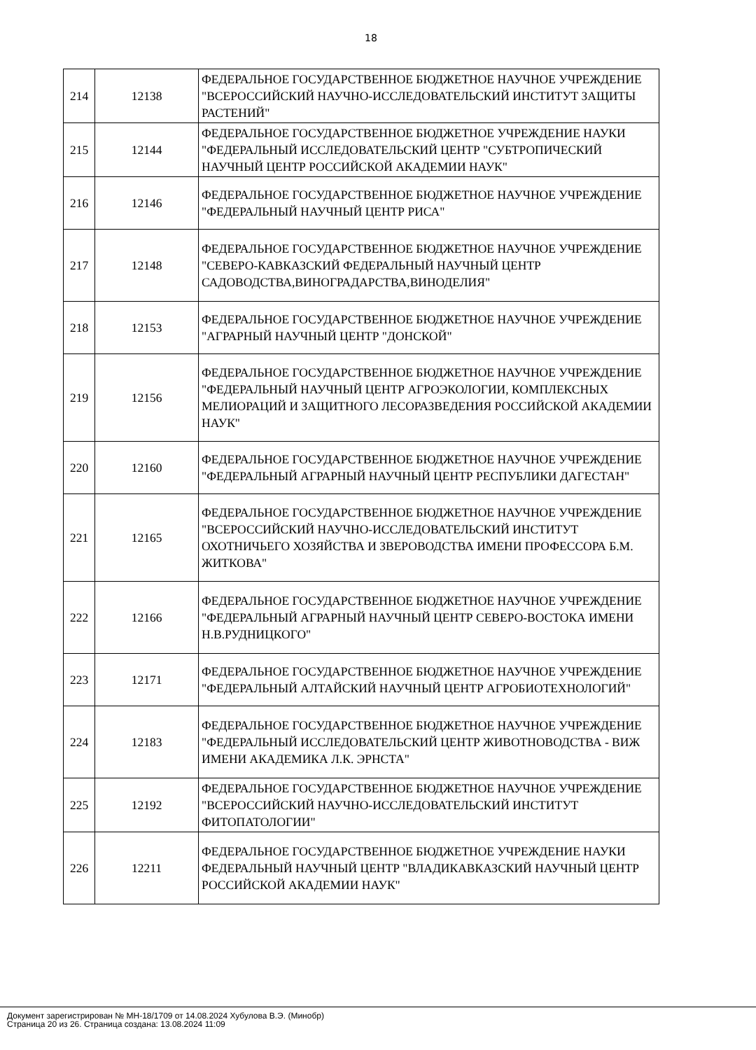18
| 214 | 12138 | ФЕДЕРАЛЬНОЕ ГОСУДАРСТВЕННОЕ БЮДЖЕТНОЕ НАУЧНОЕ УЧРЕЖДЕНИЕ "ВСЕРОССИЙСКИЙ НАУЧНО-ИССЛЕДОВАТЕЛЬСКИЙ ИНСТИТУТ ЗАЩИТЫ РАСТЕНИЙ" |
| 215 | 12144 | ФЕДЕРАЛЬНОЕ ГОСУДАРСТВЕННОЕ БЮДЖЕТНОЕ УЧРЕЖДЕНИЕ НАУКИ "ФЕДЕРАЛЬНЫЙ ИССЛЕДОВАТЕЛЬСКИЙ ЦЕНТР "СУБТРОПИЧЕСКИЙ НАУЧНЫЙ ЦЕНТР РОССИЙСКОЙ АКАДЕМИИ НАУК" |
| 216 | 12146 | ФЕДЕРАЛЬНОЕ ГОСУДАРСТВЕННОЕ БЮДЖЕТНОЕ НАУЧНОЕ УЧРЕЖДЕНИЕ "ФЕДЕРАЛЬНЫЙ НАУЧНЫЙ ЦЕНТР РИСА" |
| 217 | 12148 | ФЕДЕРАЛЬНОЕ ГОСУДАРСТВЕННОЕ БЮДЖЕТНОЕ НАУЧНОЕ УЧРЕЖДЕНИЕ "СЕВЕРО-КАВКАЗСКИЙ ФЕДЕРАЛЬНЫЙ НАУЧНЫЙ ЦЕНТР САДОВОДСТВА,ВИНОГРАДАРСТВА,ВИНОДЕЛИЯ" |
| 218 | 12153 | ФЕДЕРАЛЬНОЕ ГОСУДАРСТВЕННОЕ БЮДЖЕТНОЕ НАУЧНОЕ УЧРЕЖДЕНИЕ "АГРАРНЫЙ НАУЧНЫЙ ЦЕНТР "ДОНСКОЙ" |
| 219 | 12156 | ФЕДЕРАЛЬНОЕ ГОСУДАРСТВЕННОЕ БЮДЖЕТНОЕ НАУЧНОЕ УЧРЕЖДЕНИЕ "ФЕДЕРАЛЬНЫЙ НАУЧНЫЙ ЦЕНТР АГРОЭКОЛОГИИ, КОМПЛЕКСНЫХ МЕЛИОРАЦИЙ И ЗАЩИТНОГО ЛЕСОРАЗВЕДЕНИЯ РОССИЙСКОЙ АКАДЕМИИ НАУК" |
| 220 | 12160 | ФЕДЕРАЛЬНОЕ ГОСУДАРСТВЕННОЕ БЮДЖЕТНОЕ НАУЧНОЕ УЧРЕЖДЕНИЕ "ФЕДЕРАЛЬНЫЙ АГРАРНЫЙ НАУЧНЫЙ ЦЕНТР РЕСПУБЛИКИ ДАГЕСТАН" |
| 221 | 12165 | ФЕДЕРАЛЬНОЕ ГОСУДАРСТВЕННОЕ БЮДЖЕТНОЕ НАУЧНОЕ УЧРЕЖДЕНИЕ "ВСЕРОССИЙСКИЙ НАУЧНО-ИССЛЕДОВАТЕЛЬСКИЙ ИНСТИТУТ ОХОТНИЧЬЕГО ХОЗЯЙСТВА И ЗВЕРОВОДСТВА ИМЕНИ ПРОФЕССОРА Б.М. ЖИТКОВА" |
| 222 | 12166 | ФЕДЕРАЛЬНОЕ ГОСУДАРСТВЕННОЕ БЮДЖЕТНОЕ НАУЧНОЕ УЧРЕЖДЕНИЕ "ФЕДЕРАЛЬНЫЙ АГРАРНЫЙ НАУЧНЫЙ ЦЕНТР СЕВЕРО-ВОСТОКА ИМЕНИ Н.В.РУДНИЦКОГО" |
| 223 | 12171 | ФЕДЕРАЛЬНОЕ ГОСУДАРСТВЕННОЕ БЮДЖЕТНОЕ НАУЧНОЕ УЧРЕЖДЕНИЕ "ФЕДЕРАЛЬНЫЙ АЛТАЙСКИЙ НАУЧНЫЙ ЦЕНТР АГРОБИОТЕХНОЛОГИЙ" |
| 224 | 12183 | ФЕДЕРАЛЬНОЕ ГОСУДАРСТВЕННОЕ БЮДЖЕТНОЕ НАУЧНОЕ УЧРЕЖДЕНИЕ "ФЕДЕРАЛЬНЫЙ ИССЛЕДОВАТЕЛЬСКИЙ ЦЕНТР ЖИВОТНОВОДСТВА - ВИЖ ИМЕНИ АКАДЕМИКА Л.К. ЭРНСТА" |
| 225 | 12192 | ФЕДЕРАЛЬНОЕ ГОСУДАРСТВЕННОЕ БЮДЖЕТНОЕ НАУЧНОЕ УЧРЕЖДЕНИЕ "ВСЕРОССИЙСКИЙ НАУЧНО-ИССЛЕДОВАТЕЛЬСКИЙ ИНСТИТУТ ФИТОПАТОЛОГИИ" |
| 226 | 12211 | ФЕДЕРАЛЬНОЕ ГОСУДАРСТВЕННОЕ БЮДЖЕТНОЕ УЧРЕЖДЕНИЕ НАУКИ ФЕДЕРАЛЬНЫЙ НАУЧНЫЙ ЦЕНТР "ВЛАДИКАВКАЗСКИЙ НАУЧНЫЙ ЦЕНТР РОССИЙСКОЙ АКАДЕМИИ НАУК" |
Документ зарегистрирован № МН-18/1709 от 14.08.2024 Хубулова В.Э. (Минобр)
Страница 20 из 26. Страница создана: 13.08.2024 11:09